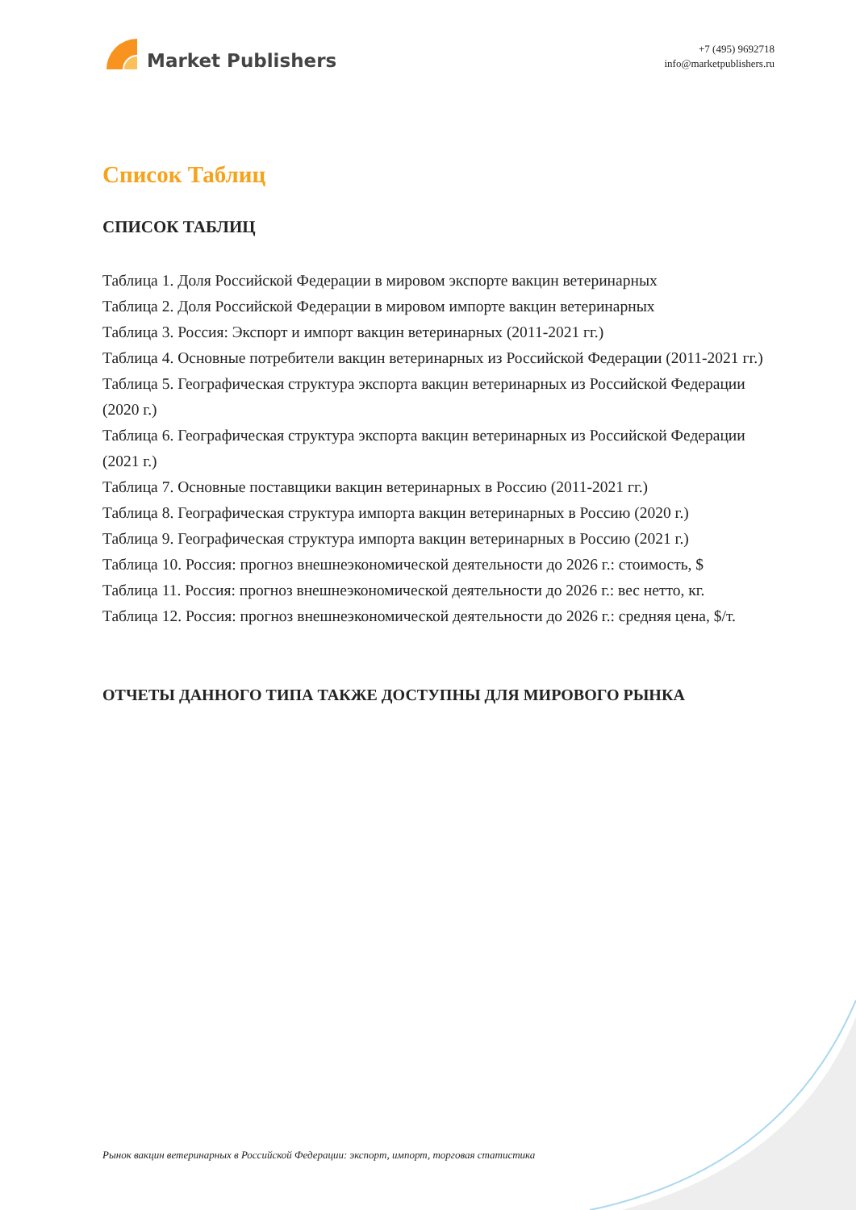Market Publishers
+7 (495) 9692718
info@marketpublishers.ru
Список Таблиц
СПИСОК ТАБЛИЦ
Таблица 1. Доля Российской Федерации в мировом экспорте вакцин ветеринарных
Таблица 2. Доля Российской Федерации в мировом импорте вакцин ветеринарных
Таблица 3. Россия: Экспорт и импорт вакцин ветеринарных (2011-2021 гг.)
Таблица 4. Основные потребители вакцин ветеринарных из Российской Федерации (2011-2021 гг.)
Таблица 5. Географическая структура экспорта вакцин ветеринарных из Российской Федерации (2020 г.)
Таблица 6. Географическая структура экспорта вакцин ветеринарных из Российской Федерации (2021 г.)
Таблица 7. Основные поставщики вакцин ветеринарных в Россию (2011-2021 гг.)
Таблица 8. Географическая структура импорта вакцин ветеринарных в Россию (2020 г.)
Таблица 9. Географическая структура импорта вакцин ветеринарных в Россию (2021 г.)
Таблица 10. Россия: прогноз внешнеэкономической деятельности до 2026 г.: стоимость, $
Таблица 11. Россия: прогноз внешнеэкономической деятельности до 2026 г.: вес нетто, кг.
Таблица 12. Россия: прогноз внешнеэкономической деятельности до 2026 г.: средняя цена, $/т.
ОТЧЕТЫ ДАННОГО ТИПА ТАКЖЕ ДОСТУПНЫ ДЛЯ МИРОВОГО РЫНКА
Рынок вакцин ветеринарных в Российской Федерации: экспорт, импорт, торговая статистика